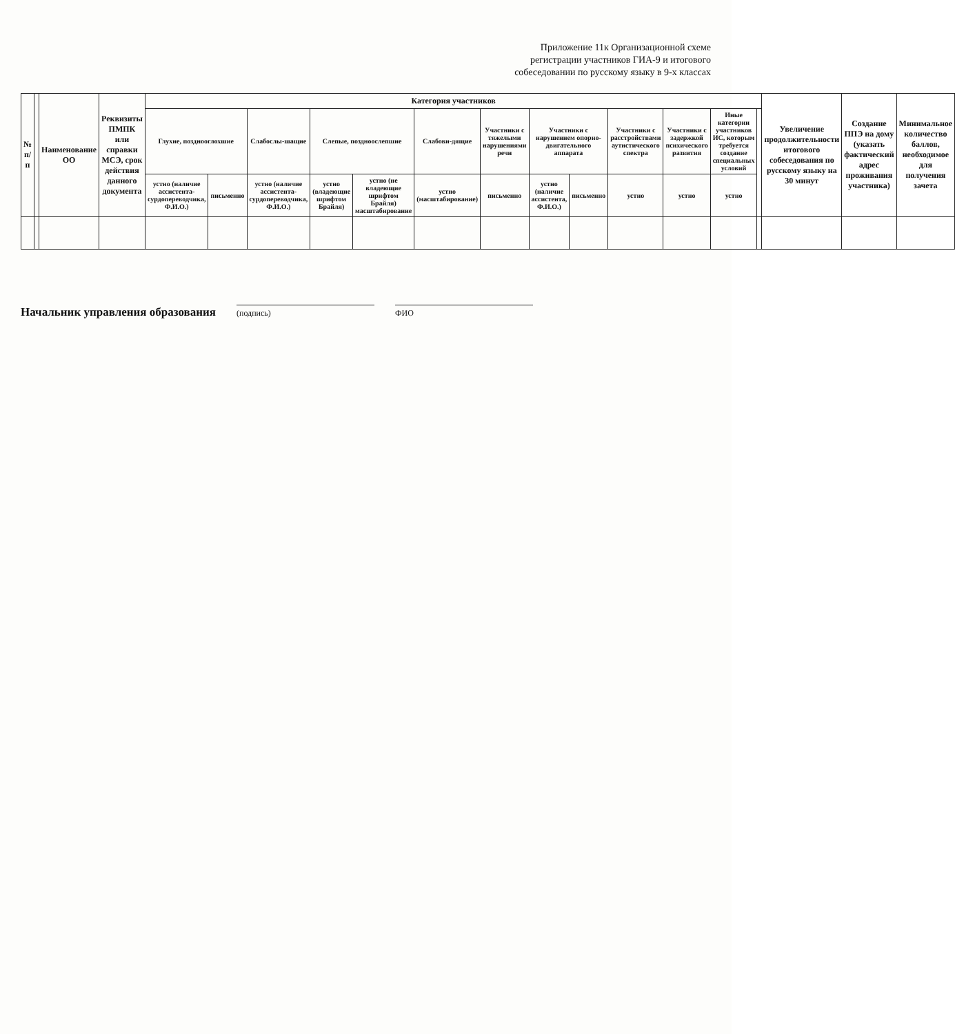Приложение 11к Организационной схеме
регистрации участников ГИА-9 и итогового
собеседовании по русскому языку в 9-х классах
| № п/п | | Наименование ОО | Реквизиты ПМПК или справки МСЭ, срок действия данного документа | Категория участников | | | | | | | | | | | | | Увеличение продолжительности итогового собеседования по русскому языку на 30 минут | Создание ППЭ на дому (указать фактический адрес проживания участника) | Минимальное количество баллов, необходимое для получения зачета |
| --- | --- | --- | --- | --- | --- | --- | --- | --- | --- | --- | --- | --- | --- | --- | --- | --- | --- | --- | --- |
| | | | | Глухие, позднооглохшие | | Слабослы-шащие | Слепые, поздноослепшие | | Слабови-дящие | Участники с тяжелыми нарушениями речи | Участники с нарушением опорно-двигательного аппарата | | Участники с расстройствами аутистического спектра | Участники с задержкой психического развития | Иные категории участников ИС, которым требуется создание специальных условий | | | | |
| | | | | устно (наличие ассистента-сурдопереводчика, Ф.И.О.) | письменно | устно (наличие ассистента-сурдопереводчика, Ф.И.О.) | устно (владеющие шрифтом Брайля) | устно (не владеющие шрифтом Брайля) масштабирование | устно (масштабирование) | письменно | устно (наличие ассистента, Ф.И.О.) | письменно | устно | устно | устно | | | | |
Начальник управления образования
(подпись)
ФИО